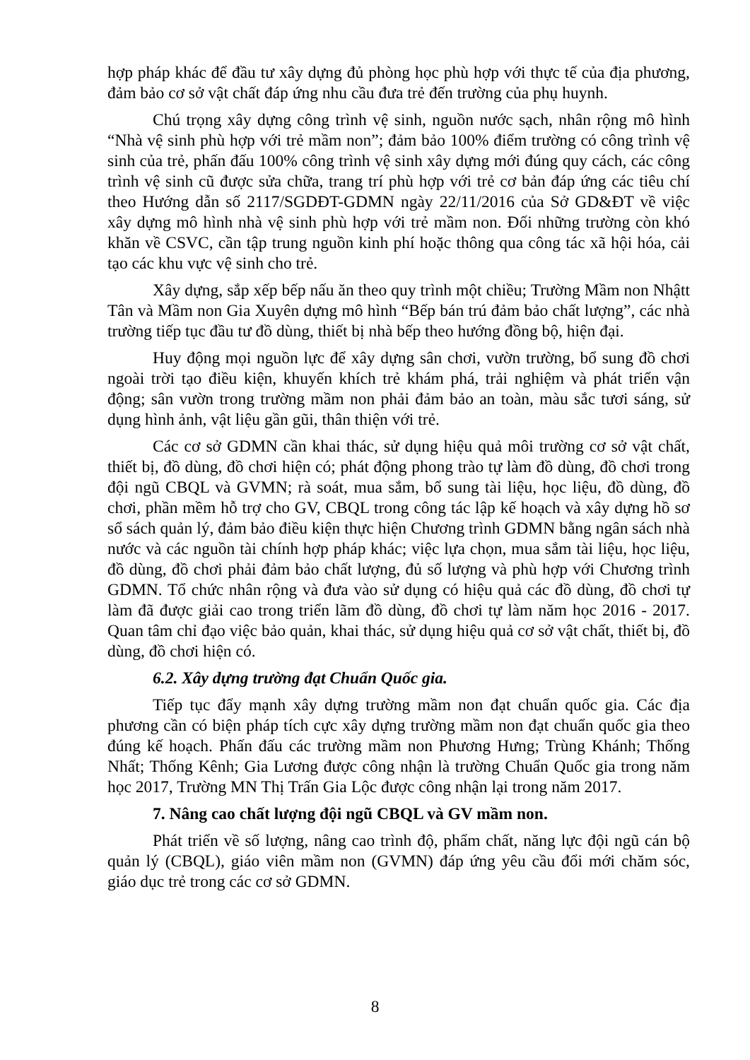hợp pháp khác để đầu tư xây dựng đủ phòng học phù hợp với thực tế của địa phương, đảm bảo cơ sở vật chất đáp ứng nhu cầu đưa trẻ đến trường của phụ huynh.
Chú trọng xây dựng công trình vệ sinh, nguồn nước sạch, nhân rộng mô hình “Nhà vệ sinh phù hợp với trẻ mầm non”; đảm bảo 100% điểm trường có công trình vệ sinh của trẻ, phấn đấu 100% công trình vệ sinh xây dựng mới đúng quy cách, các công trình vệ sinh cũ được sửa chữa, trang trí phù hợp với trẻ cơ bản đáp ứng các tiêu chí theo Hướng dẫn số 2117/SGDĐT-GDMN ngày 22/11/2016 của Sở GD&ĐT về việc xây dựng mô hình nhà vệ sinh phù hợp với trẻ mầm non. Đối những trường còn khó khăn về CSVC, cần tập trung nguồn kinh phí hoặc thông qua công tác xã hội hóa, cải tạo các khu vực vệ sinh cho trẻ.
Xây dựng, sắp xếp bếp nấu ăn theo quy trình một chiều; Trường Mầm non Nhậtt Tân và Mầm non Gia Xuyên dựng mô hình “Bếp bán trú đảm bảo chất lượng”, các nhà trường tiếp tục đầu tư đồ dùng, thiết bị nhà bếp theo hướng đồng bộ, hiện đại.
Huy động mọi nguồn lực để xây dựng sân chơi, vườn trường, bổ sung đồ chơi ngoài trời tạo điều kiện, khuyến khích trẻ khám phá, trải nghiệm và phát triển vận động; sân vườn trong trường mầm non phải đảm bảo an toàn, màu sắc tươi sáng, sử dụng hình ảnh, vật liệu gần gũi, thân thiện với trẻ.
Các cơ sở GDMN cần khai thác, sử dụng hiệu quả môi trường cơ sở vật chất, thiết bị, đồ dùng, đồ chơi hiện có; phát động phong trào tự làm đồ dùng, đồ chơi trong đội ngũ CBQL và GVMN; rà soát, mua sắm, bổ sung tài liệu, học liệu, đồ dùng, đồ chơi, phần mềm hỗ trợ cho GV, CBQL trong công tác lập kế hoạch và xây dựng hồ sơ sổ sách quản lý, đảm bảo điều kiện thực hiện Chương trình GDMN bằng ngân sách nhà nước và các nguồn tài chính hợp pháp khác; việc lựa chọn, mua sắm tài liệu, học liệu, đồ dùng, đồ chơi phải đảm bảo chất lượng, đủ số lượng và phù hợp với Chương trình GDMN. Tổ chức nhân rộng và đưa vào sử dụng có hiệu quả các đồ dùng, đồ chơi tự làm đã được giải cao trong triển lãm đồ dùng, đồ chơi tự làm năm học 2016 - 2017. Quan tâm chỉ đạo việc bảo quản, khai thác, sử dụng hiệu quả cơ sở vật chất, thiết bị, đồ dùng, đồ chơi hiện có.
6.2. Xây dựng trường đạt Chuẩn Quốc gia.
Tiếp tục đẩy mạnh xây dựng trường mầm non đạt chuẩn quốc gia. Các địa phương cần có biện pháp tích cực xây dựng trường mầm non đạt chuẩn quốc gia theo đúng kế hoạch. Phấn đấu các trường mầm non Phương Hưng; Trùng Khánh; Thống Nhất; Thống Kênh; Gia Lương được công nhận là trường Chuẩn Quốc gia trong năm học 2017, Trường MN Thị Trấn Gia Lộc được công nhận lại trong năm 2017.
7. Nâng cao chất lượng đội ngũ CBQL và GV mầm non.
Phát triển về số lượng, nâng cao trình độ, phẩm chất, năng lực đội ngũ cán bộ quản lý (CBQL), giáo viên mầm non (GVMN) đáp ứng yêu cầu đổi mới chăm sóc, giáo dục trẻ trong các cơ sở GDMN.
8